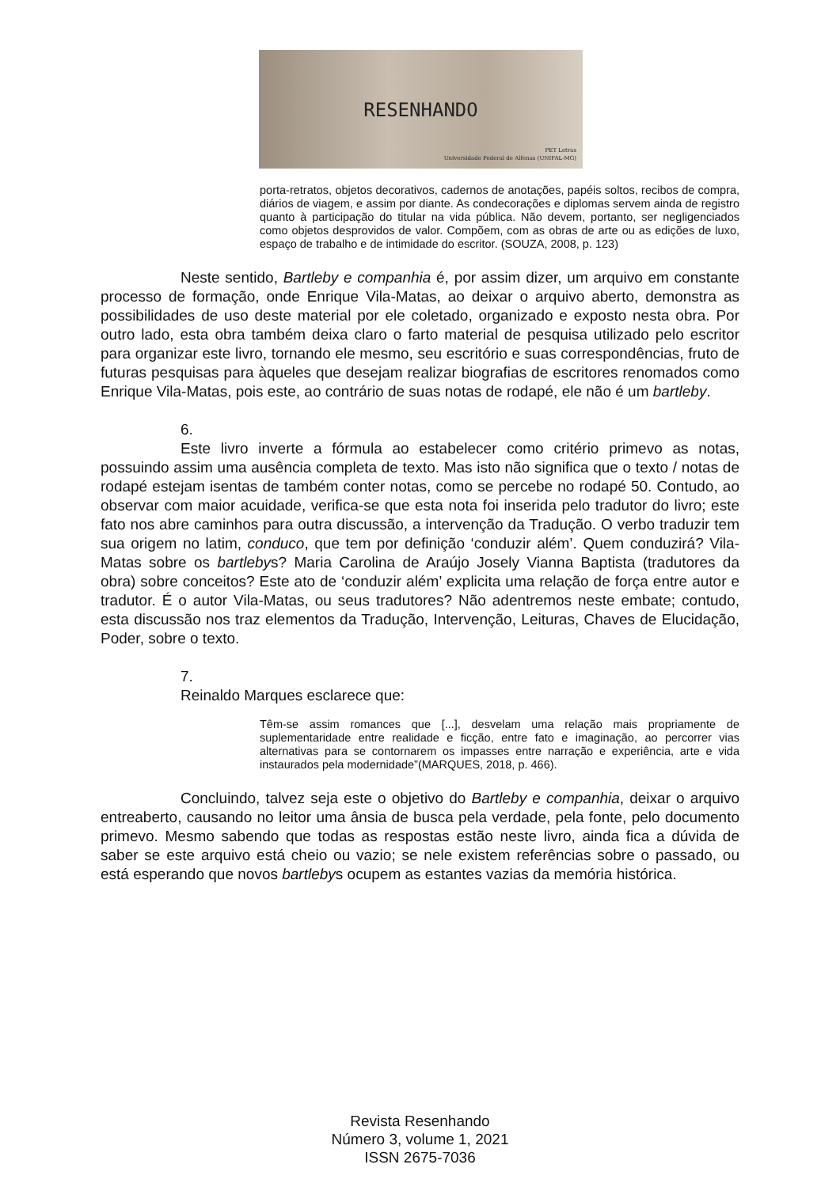RESENHANDO
PET Letras
Universidade Federal de Alfenas (UNIFAL-MG)
porta-retratos, objetos decorativos, cadernos de anotações, papéis soltos, recibos de compra, diários de viagem, e assim por diante. As condecorações e diplomas servem ainda de registro quanto à participação do titular na vida pública. Não devem, portanto, ser negligenciados como objetos desprovidos de valor. Compõem, com as obras de arte ou as edições de luxo, espaço de trabalho e de intimidade do escritor. (SOUZA, 2008, p. 123)
Neste sentido, Bartleby e companhia é, por assim dizer, um arquivo em constante processo de formação, onde Enrique Vila-Matas, ao deixar o arquivo aberto, demonstra as possibilidades de uso deste material por ele coletado, organizado e exposto nesta obra. Por outro lado, esta obra também deixa claro o farto material de pesquisa utilizado pelo escritor para organizar este livro, tornando ele mesmo, seu escritório e suas correspondências, fruto de futuras pesquisas para àqueles que desejam realizar biografias de escritores renomados como Enrique Vila-Matas, pois este, ao contrário de suas notas de rodapé, ele não é um bartleby.
6.
Este livro inverte a fórmula ao estabelecer como critério primevo as notas, possuindo assim uma ausência completa de texto. Mas isto não significa que o texto / notas de rodapé estejam isentas de também conter notas, como se percebe no rodapé 50. Contudo, ao observar com maior acuidade, verifica-se que esta nota foi inserida pelo tradutor do livro; este fato nos abre caminhos para outra discussão, a intervenção da Tradução. O verbo traduzir tem sua origem no latim, conduco, que tem por definição ‘conduzir além’. Quem conduzirá? Vila-Matas sobre os bartlebys? Maria Carolina de Araújo Josely Vianna Baptista (tradutores da obra) sobre conceitos? Este ato de ‘conduzir além’ explicita uma relação de força entre autor e tradutor. É o autor Vila-Matas, ou seus tradutores? Não adentremos neste embate; contudo, esta discussão nos traz elementos da Tradução, Intervenção, Leituras, Chaves de Elucidação, Poder, sobre o texto.
7.
Reinaldo Marques esclarece que:
Têm-se assim romances que [...], desvelam uma relação mais propriamente de suplementaridade entre realidade e ficção, entre fato e imaginação, ao percorrer vias alternativas para se contornarem os impasses entre narração e experiência, arte e vida instaurados pela modernidade”(MARQUES, 2018, p. 466).
Concluindo, talvez seja este o objetivo do Bartleby e companhia, deixar o arquivo entreaberto, causando no leitor uma ânsia de busca pela verdade, pela fonte, pelo documento primevo. Mesmo sabendo que todas as respostas estão neste livro, ainda fica a dúvida de saber se este arquivo está cheio ou vazio; se nele existem referências sobre o passado, ou está esperando que novos bartlebys ocupem as estantes vazias da memória histórica.
Revista Resenhando
Número 3, volume 1, 2021
ISSN 2675-7036